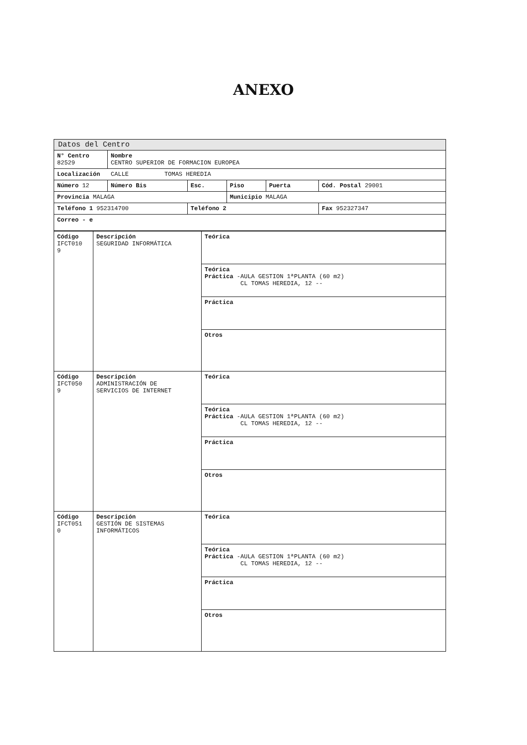ANEXO
| Datos del Centro | | | | | |
| N° Centro 82529 | Nombre CENTRO SUPERIOR DE FORMACION EUROPEA | | | | |
| Localización CALLE TOMAS HEREDIA | | | | | |
| Número 12 | Número Bis | Esc. | Piso | Puerta | Cód. Postal 29001 |
| Provincia MALAGA | | | Municipio MALAGA | | |
| Teléfono 1 952314700 | | Teléfono 2 | | | Fax 952327347 |
| Correo - e | | | | | |
| Código IFCT010 9 | Descripción SEGURIDAD INFORMÁTICA | Teórica |
| | | Teórica Práctica -AULA GESTION 1ªPLANTA (60 m2) CL TOMAS HEREDIA, 12 -- |
| | | Práctica |
| | | Otros |
| Código IFCT050 9 | Descripción ADMINISTRACIÓN DE SERVICIOS DE INTERNET | Teórica |
| | | Teórica Práctica -AULA GESTION 1ªPLANTA (60 m2) CL TOMAS HEREDIA, 12 -- |
| | | Práctica |
| | | Otros |
| Código IFCT051 0 | Descripción GESTIÓN DE SISTEMAS INFORMÁTICOS | Teórica |
| | | Teórica Práctica -AULA GESTION 1ªPLANTA (60 m2) CL TOMAS HEREDIA, 12 -- |
| | | Práctica |
| | | Otros |